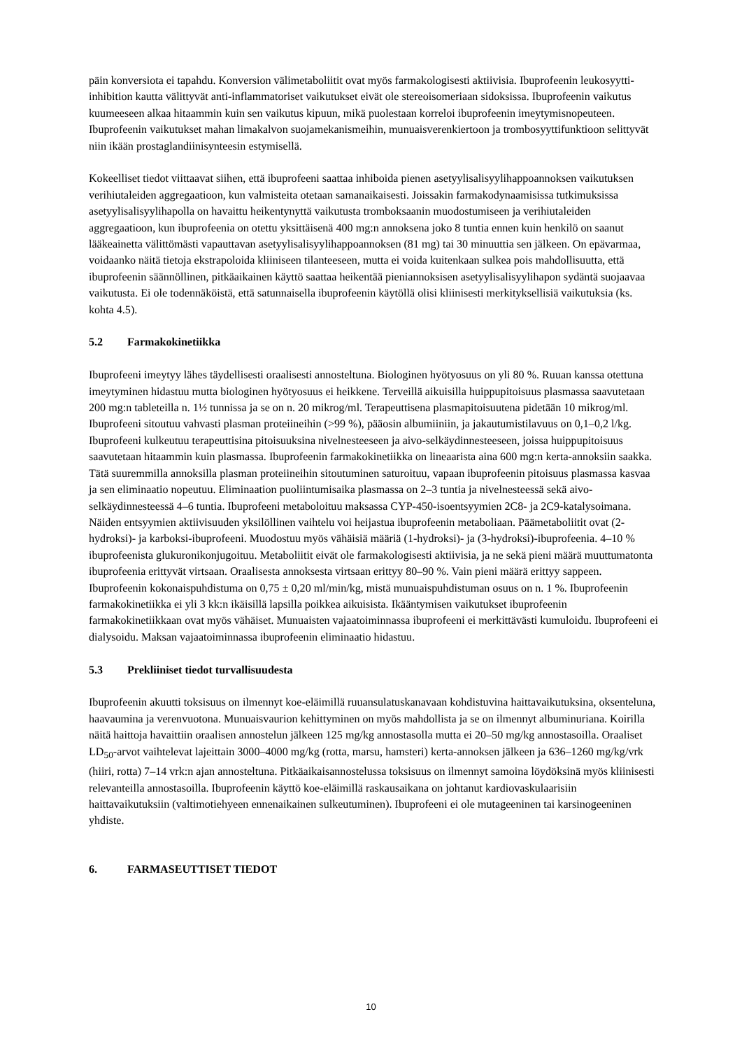päin konversiota ei tapahdu. Konversion välimetaboliitit ovat myös farmakologisesti aktiivisia. Ibuprofeenin leukosyytti-inhibition kautta välittyvät anti-inflammatoriset vaikutukset eivät ole stereoisomeriaan sidoksissa. Ibuprofeenin vaikutus kuumeeseen alkaa hitaammin kuin sen vaikutus kipuun, mikä puolestaan korreloi ibuprofeenin imeytymisnopeuteen. Ibuprofeenin vaikutukset mahan limakalvon suojamekanismeihin, munuaisverenkiertoon ja trombosyyttifunktioon selittyvät niin ikään prostaglandiinisynteesin estymisellä.
Kokeelliset tiedot viittaavat siihen, että ibuprofeeni saattaa inhiboida pienen asetyylisalisyylihappoannoksen vaikutuksen verihiutaleiden aggregaatioon, kun valmisteita otetaan samanaikaisesti. Joissakin farmakodynaamisissa tutkimuksissa asetyylisalisyylihapolla on havaittu heikentynyttä vaikutusta tromboksaanin muodostumiseen ja verihiutaleiden aggregaatioon, kun ibuprofeenia on otettu yksittäisenä 400 mg:n annoksena joko 8 tuntia ennen kuin henkilö on saanut lääkeainetta välittömästi vapauttavan asetyylisalisyylihappoannoksen (81 mg) tai 30 minuuttia sen jälkeen. On epävarmaa, voidaanko näitä tietoja ekstrapoloida kliiniseen tilanteeseen, mutta ei voida kuitenkaan sulkea pois mahdollisuutta, että ibuprofeenin säännöllinen, pitkäaikainen käyttö saattaa heikentää pieniannoksisen asetyylisalisyylihapon sydäntä suojaavaa vaikutusta. Ei ole todennäköistä, että satunnaisella ibuprofeenin käytöllä olisi kliinisesti merkityksellisiä vaikutuksia (ks. kohta 4.5).
5.2 Farmakokinetiikka
Ibuprofeeni imeytyy lähes täydellisesti oraalisesti annosteltuna. Biologinen hyötyosuus on yli 80 %. Ruuan kanssa otettuna imeytyminen hidastuu mutta biologinen hyötyosuus ei heikkene. Terveillä aikuisilla huippupitoisuus plasmassa saavutetaan 200 mg:n tableteilla n. 1½ tunnissa ja se on n. 20 mikrog/ml. Terapeuttisena plasmapitoisuutena pidetään 10 mikrog/ml. Ibuprofeeni sitoutuu vahvasti plasman proteiineihin (>99 %), pääosin albumiiniin, ja jakautumistilavuus on 0,1–0,2 l/kg. Ibuprofeeni kulkeutuu terapeuttisina pitoisuuksina nivelnesteeseen ja aivo-selkäydinnesteeseen, joissa huippupitoisuus saavutetaan hitaammin kuin plasmassa. Ibuprofeenin farmakokinetiikka on lineaarista aina 600 mg:n kerta-annoksiin saakka. Tätä suuremmilla annoksilla plasman proteiineihin sitoutuminen saturoituu, vapaan ibuprofeenin pitoisuus plasmassa kasvaa ja sen eliminaatio nopeutuu. Eliminaation puoliintumisaika plasmassa on 2–3 tuntia ja nivelnesteessä sekä aivo-selkäydinnesteessä 4–6 tuntia. Ibuprofeeni metaboloituu maksassa CYP-450-isoentsyymien 2C8- ja 2C9-katalysoimana. Näiden entsyymien aktiivisuuden yksilöllinen vaihtelu voi heijastua ibuprofeenin metaboliaan. Päämetaboliitit ovat (2-hydroksi)- ja karboksi-ibuprofeeni. Muodostuu myös vähäisiä määriä (1-hydroksi)- ja (3-hydroksi)-ibuprofeenia. 4–10 % ibuprofeenista glukuronikonjugoituu. Metaboliitit eivät ole farmakologisesti aktiivisia, ja ne sekä pieni määrä muuttumatonta ibuprofeenia erittyvät virtsaan. Oraalisesta annoksesta virtsaan erittyy 80–90 %. Vain pieni määrä erittyy sappeen. Ibuprofeenin kokonaispuhdistuma on 0,75 ± 0,20 ml/min/kg, mistä munuaispuhdistuman osuus on n. 1 %. Ibuprofeenin farmakokinetiikka ei yli 3 kk:n ikäisillä lapsilla poikkea aikuisista. Ikääntymisen vaikutukset ibuprofeenin farmakokinetiikkaan ovat myös vähäiset. Munuaisten vajaatoiminnassa ibuprofeeni ei merkittävästi kumuloidu. Ibuprofeeni ei dialysoidu. Maksan vajaatoiminnassa ibuprofeenin eliminaatio hidastuu.
5.3 Prekliiniset tiedot turvallisuudesta
Ibuprofeenin akuutti toksisuus on ilmennyt koe-eläimillä ruuansulatuskanavaan kohdistuvina haittavaikutuksina, oksenteluna, haavaumina ja verenvuotona. Munuaisvaurion kehittyminen on myös mahdollista ja se on ilmennyt albuminuriana. Koirilla näitä haittoja havaittiin oraalisen annostelun jälkeen 125 mg/kg annostasolla mutta ei 20–50 mg/kg annostasoilla. Oraaliset LD<sub>50</sub>-arvot vaihtelevat lajeittain 3000–4000 mg/kg (rotta, marsu, hamsteri) kerta-annoksen jälkeen ja 636–1260 mg/kg/vrk (hiiri, rotta) 7–14 vrk:n ajan annosteltuna. Pitkäaikaisannostelussa toksisuus on ilmennyt samoina löydöksinä myös kliinisesti relevanteilla annostasoilla. Ibuprofeenin käyttö koe-eläimillä raskausaikana on johtanut kardiovaskulaarisiin haittavaikutuksiin (valtimotiehyeen ennenaikainen sulkeutuminen). Ibuprofeeni ei ole mutageeninen tai karsinogeeninen yhdiste.
6. FARMASEUTTISET TIEDOT
10